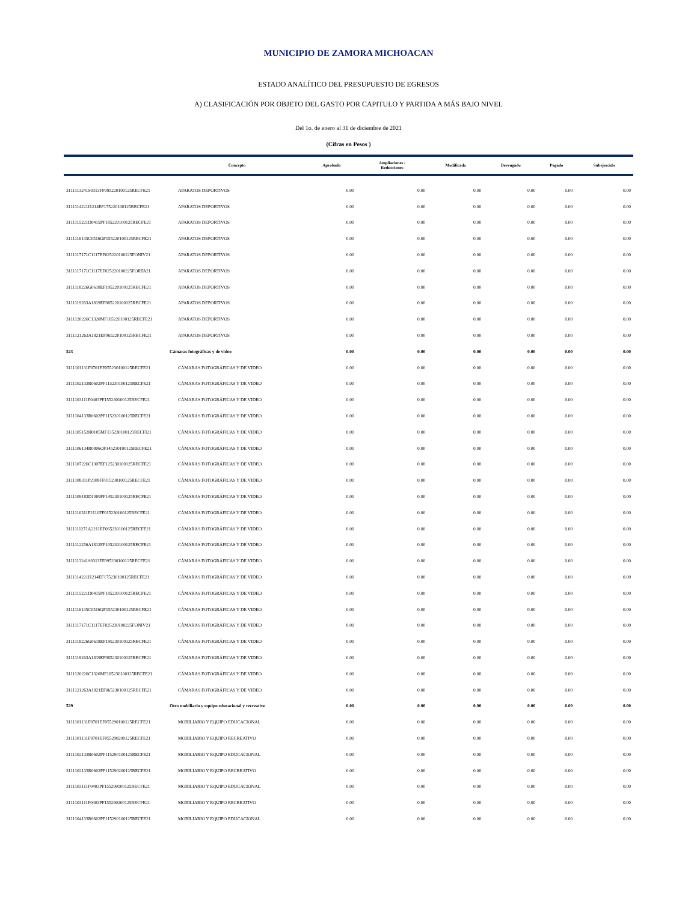MUNICIPIO DE ZAMORA MICHOACAN
ESTADO ANALÍTICO DEL PRESUPUESTO DE EGRESOS
A) CLASIFICACIÓN POR OBJETO DEL GASTO POR CAPITULO Y PARTIDA A MÁS BAJO NIVEL
Del 1o. de enero al 31 de diciembre de 2021
(Cifras en Pesos )
| | Concepto | Aprobado | Ampliaciones / Reducciones | Modificado | Devengado | Pagado | Subejercido |
| --- | --- | --- | --- | --- | --- | --- | --- |
| 3111113241S0313FF095220100125RECFE21 | APARATOS DEPORTIVOS | 0.00 | 0.00 | 0.00 | 0.00 | 0.00 | 0.00 |
| 3111114221I1214EF175220100125RECFE21 | APARATOS DEPORTIVOS | 0.00 | 0.00 | 0.00 | 0.00 | 0.00 | 0.00 |
| 3111115221D0415PF185220100125RECFE21 | APARATOS DEPORTIVOS | 0.00 | 0.00 | 0.00 | 0.00 | 0.00 | 0.00 |
| 3111116135C0516GF155220100125RECFE21 | APARATOS DEPORTIVOS | 0.00 | 0.00 | 0.00 | 0.00 | 0.00 | 0.00 |
| 3111117171C1117EF025220100225FONIV21 | APARATOS DEPORTIVOS | 0.00 | 0.00 | 0.00 | 0.00 | 0.00 | 0.00 |
| 3111117171C1117EF025220100225FORTA21 | APARATOS DEPORTIVOS | 0.00 | 0.00 | 0.00 | 0.00 | 0.00 | 0.00 |
| 3111118226G0618EF195220100125RECFE21 | APARATOS DEPORTIVOS | 0.00 | 0.00 | 0.00 | 0.00 | 0.00 | 0.00 |
| 3111119263A1819EF085220100125RECFE21 | APARATOS DEPORTIVOS | 0.00 | 0.00 | 0.00 | 0.00 | 0.00 | 0.00 |
| 3111120226C1320MF165220100125RECFE21 | APARATOS DEPORTIVOS | 0.00 | 0.00 | 0.00 | 0.00 | 0.00 | 0.00 |
| 3111121263A1821EF065220100125RECFE21 | APARATOS DEPORTIVOS | 0.00 | 0.00 | 0.00 | 0.00 | 0.00 | 0.00 |
| 523 | Cámaras fotográficas y de video | 0.00 | 0.00 | 0.00 | 0.00 | 0.00 | 0.00 |
| 3111101131F0701EF055230100125RECFE21 | CÁMARAS FOTOGRÁFICAS Y DE VIDEO | 0.00 | 0.00 | 0.00 | 0.00 | 0.00 | 0.00 |
| 3111102133R0602PF115230100125RECFE21 | CÁMARAS FOTOGRÁFICAS Y DE VIDEO | 0.00 | 0.00 | 0.00 | 0.00 | 0.00 | 0.00 |
| 3111103111F0403PF155230100125RECFE21 | CÁMARAS FOTOGRÁFICAS Y DE VIDEO | 0.00 | 0.00 | 0.00 | 0.00 | 0.00 | 0.00 |
| 3111104133R0602PF115230100125RECFE21 | CÁMARAS FOTOGRÁFICAS Y DE VIDEO | 0.00 | 0.00 | 0.00 | 0.00 | 0.00 | 0.00 |
| 3111105152H0105MF135230100121RECFI21 | CÁMARAS FOTOGRÁFICAS Y DE VIDEO | 0.00 | 0.00 | 0.00 | 0.00 | 0.00 | 0.00 |
| 3111106134R0806OF145230100125RECFE21 | CÁMARAS FOTOGRÁFICAS Y DE VIDEO | 0.00 | 0.00 | 0.00 | 0.00 | 0.00 | 0.00 |
| 3111107226C1307EF125230100125RECFE21 | CÁMARAS FOTOGRÁFICAS Y DE VIDEO | 0.00 | 0.00 | 0.00 | 0.00 | 0.00 | 0.00 |
| 3111108311P2108FF015230100125RECFE21 | CÁMARAS FOTOGRÁFICAS Y DE VIDEO | 0.00 | 0.00 | 0.00 | 0.00 | 0.00 | 0.00 |
| 3111109183D1009FF145230100125RECFE21 | CÁMARAS FOTOGRÁFICAS Y DE VIDEO | 0.00 | 0.00 | 0.00 | 0.00 | 0.00 | 0.00 |
| 3111110311P2110FF015230100125RECFE21 | CÁMARAS FOTOGRÁFICAS Y DE VIDEO | 0.00 | 0.00 | 0.00 | 0.00 | 0.00 | 0.00 |
| 3111111271A2211EF065230100125RECFE21 | CÁMARAS FOTOGRÁFICAS Y DE VIDEO | 0.00 | 0.00 | 0.00 | 0.00 | 0.00 | 0.00 |
| 3111112256A1812FF105230100125RECFE21 | CÁMARAS FOTOGRÁFICAS Y DE VIDEO | 0.00 | 0.00 | 0.00 | 0.00 | 0.00 | 0.00 |
| 3111113241S0313FF095230100125RECFE21 | CÁMARAS FOTOGRÁFICAS Y DE VIDEO | 0.00 | 0.00 | 0.00 | 0.00 | 0.00 | 0.00 |
| 3111114221I1214EF175230100125RECFE21 | CÁMARAS FOTOGRÁFICAS Y DE VIDEO | 0.00 | 0.00 | 0.00 | 0.00 | 0.00 | 0.00 |
| 3111115221D0415PF185230100125RECFE21 | CÁMARAS FOTOGRÁFICAS Y DE VIDEO | 0.00 | 0.00 | 0.00 | 0.00 | 0.00 | 0.00 |
| 3111116135C0516GF155230100125RECFE21 | CÁMARAS FOTOGRÁFICAS Y DE VIDEO | 0.00 | 0.00 | 0.00 | 0.00 | 0.00 | 0.00 |
| 3111117171C1117EF025230100225FONIV21 | CÁMARAS FOTOGRÁFICAS Y DE VIDEO | 0.00 | 0.00 | 0.00 | 0.00 | 0.00 | 0.00 |
| 3111118226G0618EF195230100125RECFE21 | CÁMARAS FOTOGRÁFICAS Y DE VIDEO | 0.00 | 0.00 | 0.00 | 0.00 | 0.00 | 0.00 |
| 3111119263A1819EF085230100125RECFE21 | CÁMARAS FOTOGRÁFICAS Y DE VIDEO | 0.00 | 0.00 | 0.00 | 0.00 | 0.00 | 0.00 |
| 3111120226C1320MF165230100125RECFE21 | CÁMARAS FOTOGRÁFICAS Y DE VIDEO | 0.00 | 0.00 | 0.00 | 0.00 | 0.00 | 0.00 |
| 3111121263A1821EF065230100125RECFE21 | CÁMARAS FOTOGRÁFICAS Y DE VIDEO | 0.00 | 0.00 | 0.00 | 0.00 | 0.00 | 0.00 |
| 529 | Otro mobiliario y equipo educacional y recreativo | 0.00 | 0.00 | 0.00 | 0.00 | 0.00 | 0.00 |
| 3111101131F0701EF055290100125RECFE21 | MOBILIARIO Y EQUIPO EDUCACIONAL | 0.00 | 0.00 | 0.00 | 0.00 | 0.00 | 0.00 |
| 3111101131F0701EF055290200125RECFE21 | MOBILIARIO Y EQUIPO RECREATIVO | 0.00 | 0.00 | 0.00 | 0.00 | 0.00 | 0.00 |
| 3111102133R0602PF115290100125RECFE21 | MOBILIARIO Y EQUIPO EDUCACIONAL | 0.00 | 0.00 | 0.00 | 0.00 | 0.00 | 0.00 |
| 3111102133R0602PF115290200125RECFE21 | MOBILIARIO Y EQUIPO RECREATIVO | 0.00 | 0.00 | 0.00 | 0.00 | 0.00 | 0.00 |
| 3111103111F0403PF155290100125RECFE21 | MOBILIARIO Y EQUIPO EDUCACIONAL | 0.00 | 0.00 | 0.00 | 0.00 | 0.00 | 0.00 |
| 3111103111F0403PF155290200125RECFE21 | MOBILIARIO Y EQUIPO RECREATIVO | 0.00 | 0.00 | 0.00 | 0.00 | 0.00 | 0.00 |
| 3111104133R0602PF115290100125RECFE21 | MOBILIARIO Y EQUIPO EDUCACIONAL | 0.00 | 0.00 | 0.00 | 0.00 | 0.00 | 0.00 |